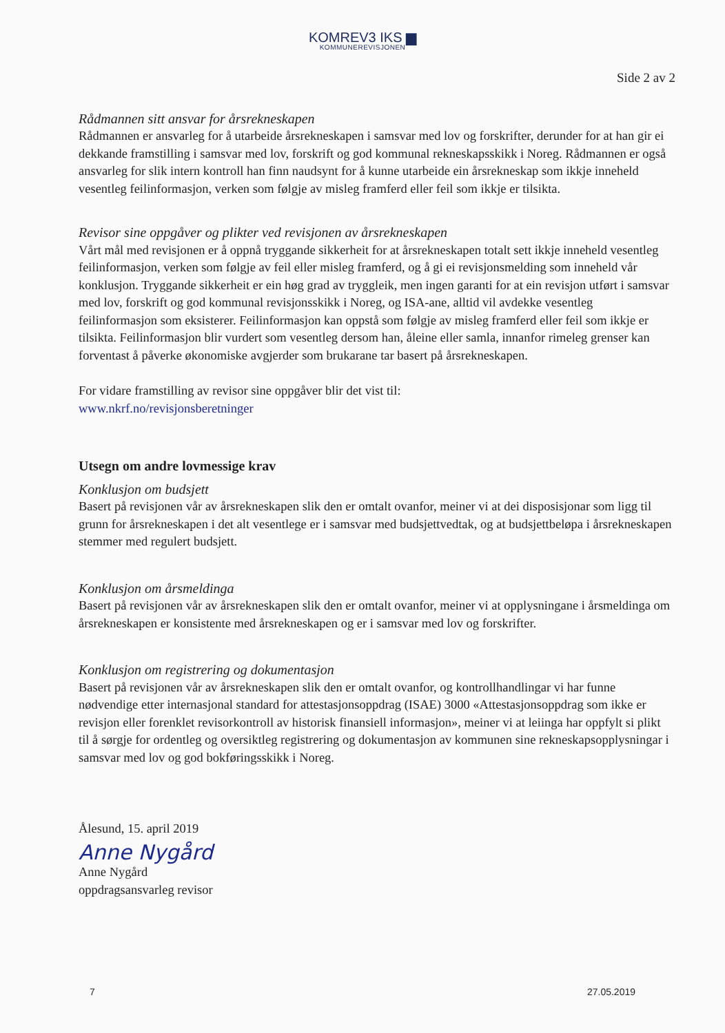KOMREV3 IKS ▆
KOMMUNEREVISJONEN
Side 2 av 2
Rådmannen sitt ansvar for årsrekneskapen
Rådmannen er ansvarleg for å utarbeide årsrekneskapen i samsvar med lov og forskrifter, derunder for at han gir ei dekkande framstilling i samsvar med lov, forskrift og god kommunal rekneskapsskikk i Noreg. Rådmannen er også ansvarleg for slik intern kontroll han finn naudsynt for å kunne utarbeide ein årsrekneskap som ikkje inneheld vesentleg feilinformasjon, verken som følgje av misleg framferd eller feil som ikkje er tilsikta.
Revisor sine oppgåver og plikter ved revisjonen av årsrekneskapen
Vårt mål med revisjonen er å oppnå tryggande sikkerheit for at årsrekneskapen totalt sett ikkje inneheld vesentleg feilinformasjon, verken som følgje av feil eller misleg framferd, og å gi ei revisjonsmelding som inneheld vår konklusjon. Tryggande sikkerheit er ein høg grad av tryggleik, men ingen garanti for at ein revisjon utført i samsvar med lov, forskrift og god kommunal revisjonsskikk i Noreg, og ISA-ane, alltid vil avdekke vesentleg feilinformasjon som eksisterer. Feilinformasjon kan oppstå som følgje av misleg framferd eller feil som ikkje er tilsikta. Feilinformasjon blir vurdert som vesentleg dersom han, åleine eller samla, innanfor rimeleg grenser kan forventast å påverke økonomiske avgjerder som brukarane tar basert på årsrekneskapen.
For vidare framstilling av revisor sine oppgåver blir det vist til:
www.nkrf.no/revisjonsberetninger
Utsegn om andre lovmessige krav
Konklusjon om budsjett
Basert på revisjonen vår av årsrekneskapen slik den er omtalt ovanfor, meiner vi at dei disposisjonar som ligg til grunn for årsrekneskapen i det alt vesentlege er i samsvar med budsjettvedtak, og at budsjettbeløpa i årsrekneskapen stemmer med regulert budsjett.
Konklusjon om årsmeldinga
Basert på revisjonen vår av årsrekneskapen slik den er omtalt ovanfor, meiner vi at opplysningane i årsmeldinga om årsrekneskapen er konsistente med årsrekneskapen og er i samsvar med lov og forskrifter.
Konklusjon om registrering og dokumentasjon
Basert på revisjonen vår av årsrekneskapen slik den er omtalt ovanfor, og kontrollhandlingar vi har funne nødvendige etter internasjonal standard for attestasjonsoppdrag (ISAE) 3000 «Attestasjonsoppdrag som ikke er revisjon eller forenklet revisorkontroll av historisk finansiell informasjon», meiner vi at leiinga har oppfylt si plikt til å sørgje for ordentleg og oversiktleg registrering og dokumentasjon av kommunen sine rekneskapsopplysningar i samsvar med lov og god bokføringsskikk i Noreg.
Ålesund, 15. april 2019
Anne Nygård
Anne Nygård
oppdragsansvarleg revisor
7 27.05.2019